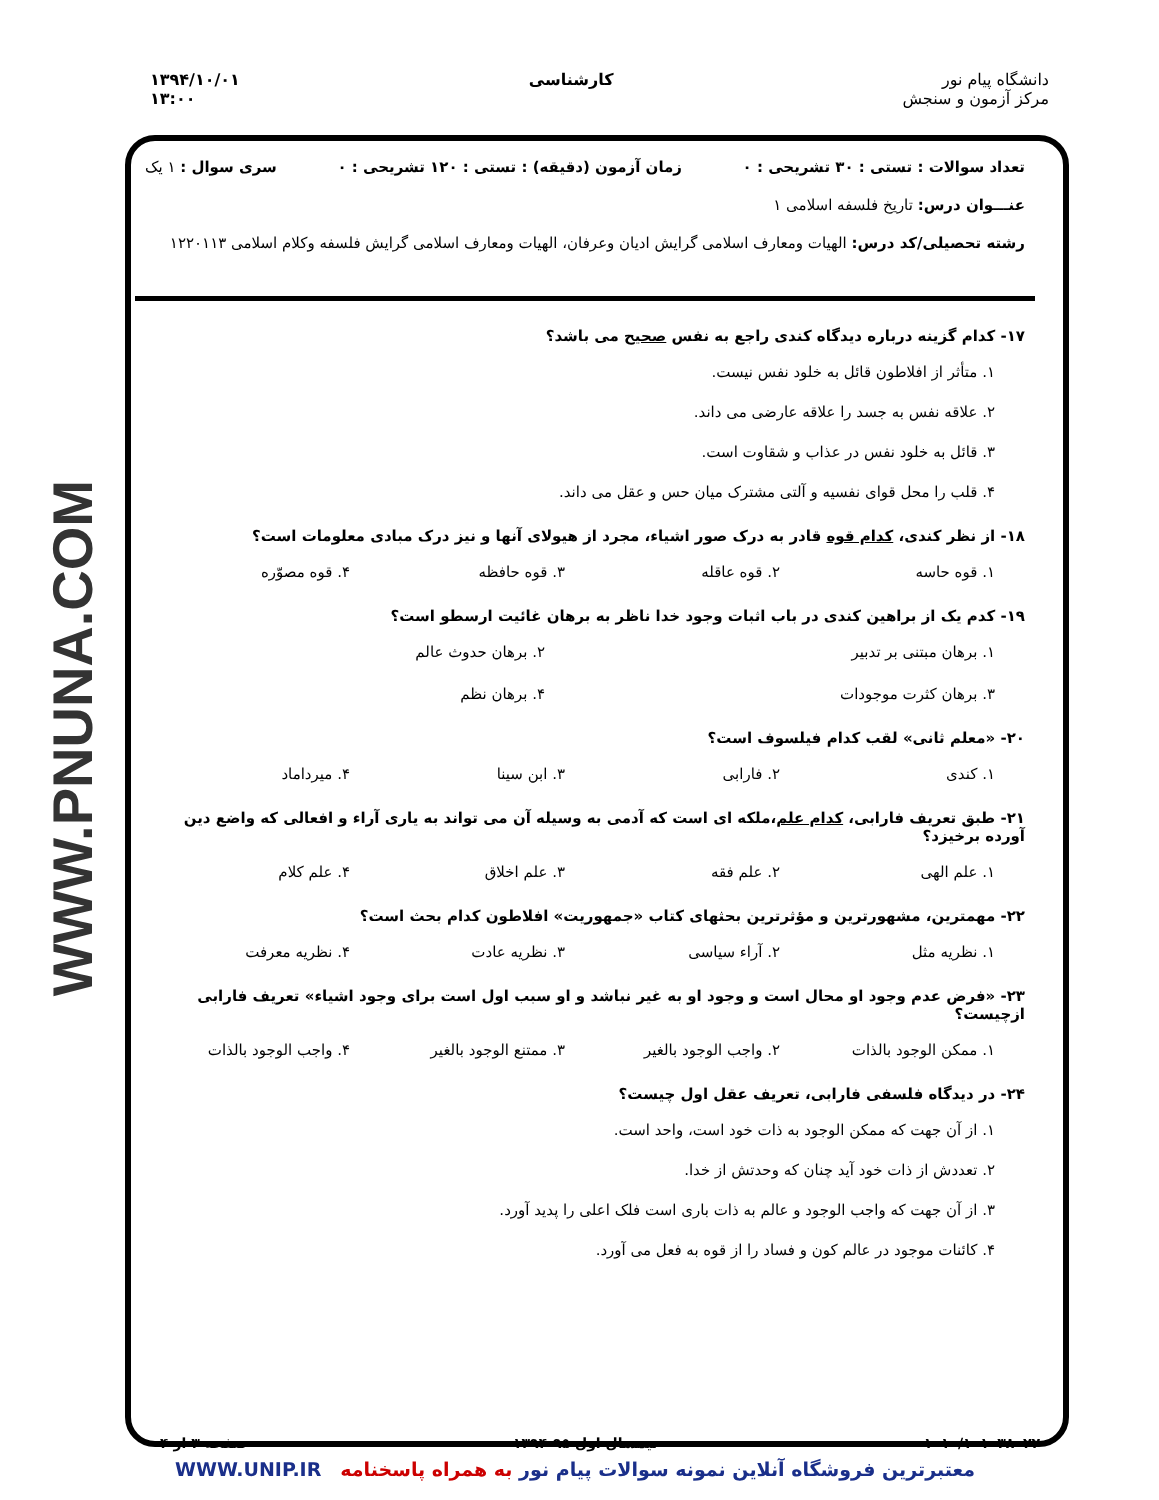دانشگاه پیام نور
مرکز آزمون و سنجش
کارشناسی ۱۳۹۴/۱۰/۰۱
۱۳:۰۰
WWW.PNUNA.COM
تعداد سوالات : تستی : ۳۰ تشریحی : ۰ زمان آزمون (دقیقه) : تستی : ۱۲۰ تشریحی : ۰ سری سوال : ۱ یک
عنـــوان درس: تاریخ فلسفه اسلامی ۱
رشته تحصیلی/کد درس: الهیات ومعارف اسلامی گرایش ادیان وعرفان، الهیات ومعارف اسلامی گرایش فلسفه وکلام اسلامی ۱۲۲۰۱۱۳
۱۷- کدام گزینه درباره دیدگاه کندی راجع به نفس صحیح می باشد؟
۱. متأثر از افلاطون قائل به خلود نفس نیست.
۲. علاقه نفس به جسد را علاقه عارضی می داند.
۳. قائل به خلود نفس در عذاب و شقاوت است.
۴. قلب را محل قوای نفسیه و آلتی مشترک میان حس و عقل می داند.
۱۸- از نظر کندی، کدام قوه قادر به درک صور اشیاء، مجرد از هیولای آنها و نیز درک مبادی معلومات است؟
۱. قوه حاسه ۲. قوه عاقله ۳. قوه حافظه ۴. قوه مصوّره
۱۹- کدم یک از براهین کندی در باب اثبات وجود خدا ناظر به برهان غائیت ارسطو است؟
۱. برهان مبتنی بر تدبیر ۲. برهان حدوث عالم
۳. برهان کثرت موجودات ۴. برهان نظم
۲۰- «معلم ثانی» لقب کدام فیلسوف است؟
۱. کندی ۲. فارابی ۳. ابن سینا ۴. میرداماد
۲۱- طبق تعریف فارابی، کدام علم،ملکه ای است که آدمی به وسیله آن می تواند به یاری آراء و افعالی که واضع دین آورده برخیزد؟
۱. علم الهی ۲. علم فقه ۳. علم اخلاق ۴. علم کلام
۲۲- مهمترین، مشهورترین و مؤثرترین بحثهای کتاب «جمهوریت» افلاطون کدام بحث است؟
۱. نظریه مثل ۲. آراء سیاسی ۳. نظریه عادت ۴. نظریه معرفت
۲۳- «فرض عدم وجود او محال است و وجود او به غیر نباشد و او سبب اول است برای وجود اشیاء» تعریف فارابی ازچیست؟
۱. ممکن الوجود بالذات ۲. واجب الوجود بالغیر ۳. ممتنع الوجود بالغیر ۴. واجب الوجود بالذات
۲۴- در دیدگاه فلسفی فارابی، تعریف عقل اول چیست؟
۱. از آن جهت که ممکن الوجود به ذات خود است، واحد است.
۲. تعددش از ذات خود آید چنان که وحدتش از خدا.
۳. از آن جهت که واجب الوجود و عالم به ذات باری است فلک اعلی را پدید آورد.
۴. کائنات موجود در عالم کون و فساد را از قوه به فعل می آورد.
۱۰۱۰/۱۰۱۰۳۸۰۲۲ نیمسال اول ۹۵-۱۳۹۴ صفحه ۳ از ۴
WWW.UNIP.IR معتبرترین فروشگاه آنلاین نمونه سوالات پیام نور به همراه پاسخنامه